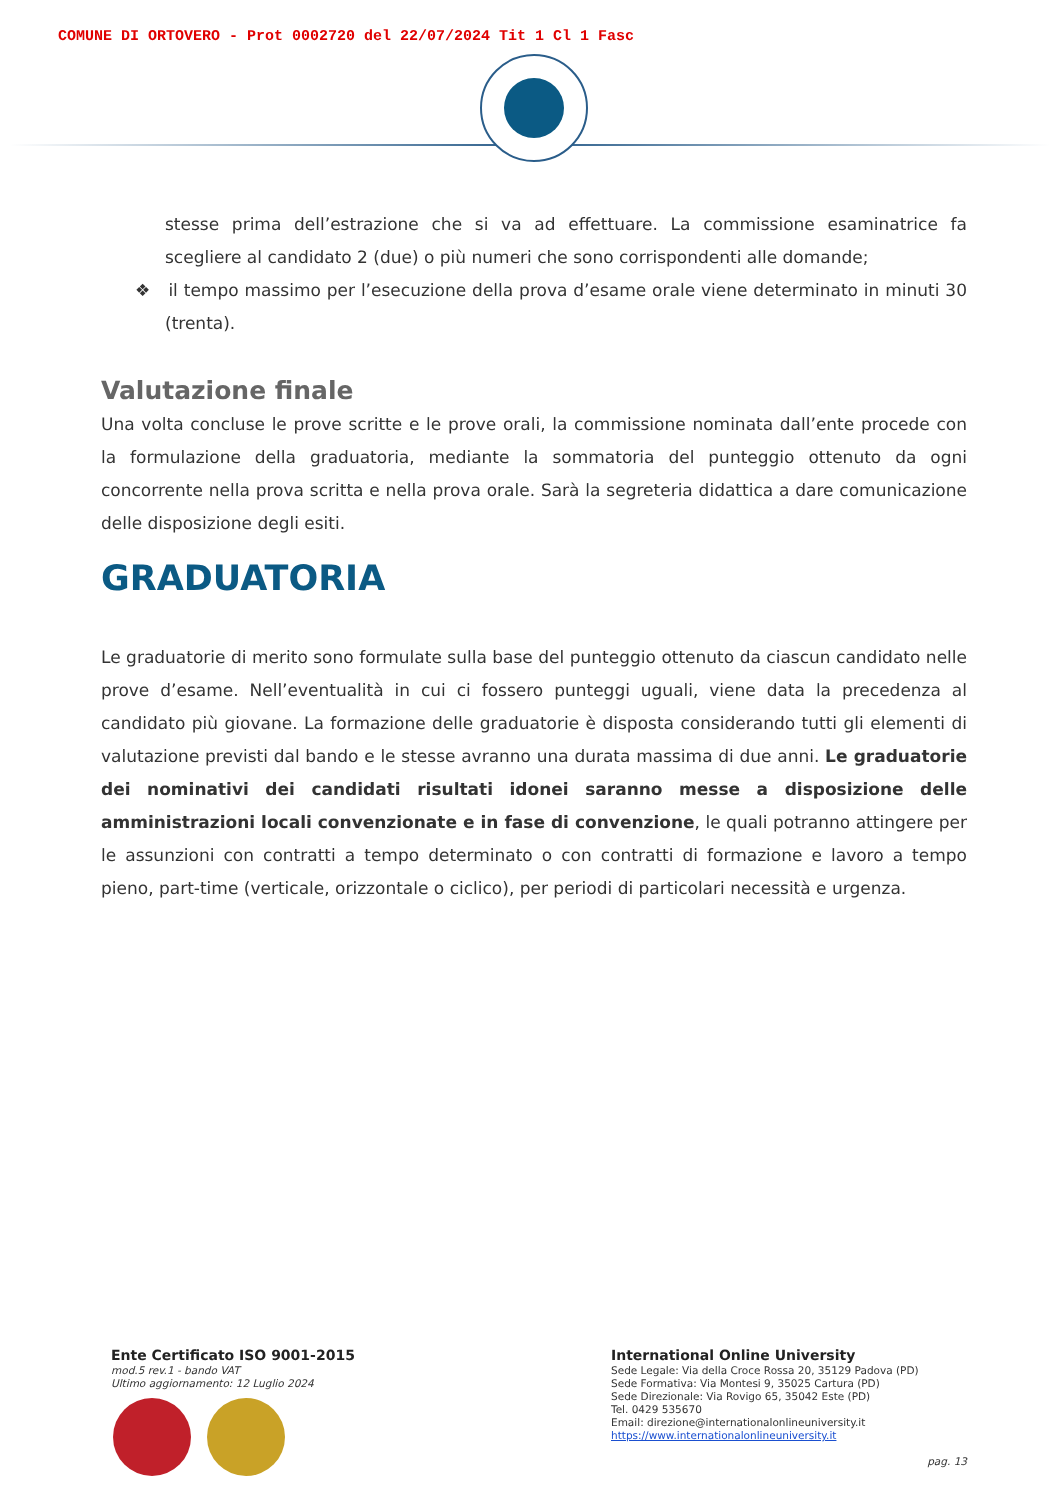COMUNE DI ORTOVERO - Prot 0002720 del 22/07/2024 Tit 1 Cl 1 Fasc
stesse prima dell’estrazione che si va ad effettuare. La commissione esaminatrice fa scegliere al candidato 2 (due) o più numeri che sono corrispondenti alle domande;
❖ il tempo massimo per l’esecuzione della prova d’esame orale viene determinato in minuti 30 (trenta).
Valutazione finale
Una volta concluse le prove scritte e le prove orali, la commissione nominata dall’ente procede con la formulazione della graduatoria, mediante la sommatoria del punteggio ottenuto da ogni concorrente nella prova scritta e nella prova orale. Sarà la segreteria didattica a dare comunicazione delle disposizione degli esiti.
GRADUATORIA
Le graduatorie di merito sono formulate sulla base del punteggio ottenuto da ciascun candidato nelle prove d’esame. Nell’eventualità in cui ci fossero punteggi uguali, viene data la precedenza al candidato più giovane. La formazione delle graduatorie è disposta considerando tutti gli elementi di valutazione previsti dal bando e le stesse avranno una durata massima di due anni. Le graduatorie dei nominativi dei candidati risultati idonei saranno messe a disposizione delle amministrazioni locali convenzionate e in fase di convenzione, le quali potranno attingere per le assunzioni con contratti a tempo determinato o con contratti di formazione e lavoro a tempo pieno, part-time (verticale, orizzontale o ciclico), per periodi di particolari necessità e urgenza.
Ente Certificato ISO 9001-2015
mod.5 rev.1 - bando VAT
Ultimo aggiornamento: 12 Luglio 2024
International Online University
Sede Legale: Via della Croce Rossa 20, 35129 Padova (PD)
Sede Formativa: Via Montesi 9, 35025 Cartura (PD)
Sede Direzionale: Via Rovigo 65, 35042 Este (PD)
Tel. 0429 535670
Email: direzione@internationalonlineuniversity.it
https://www.internationalonlineuniversity.it
pag. 13